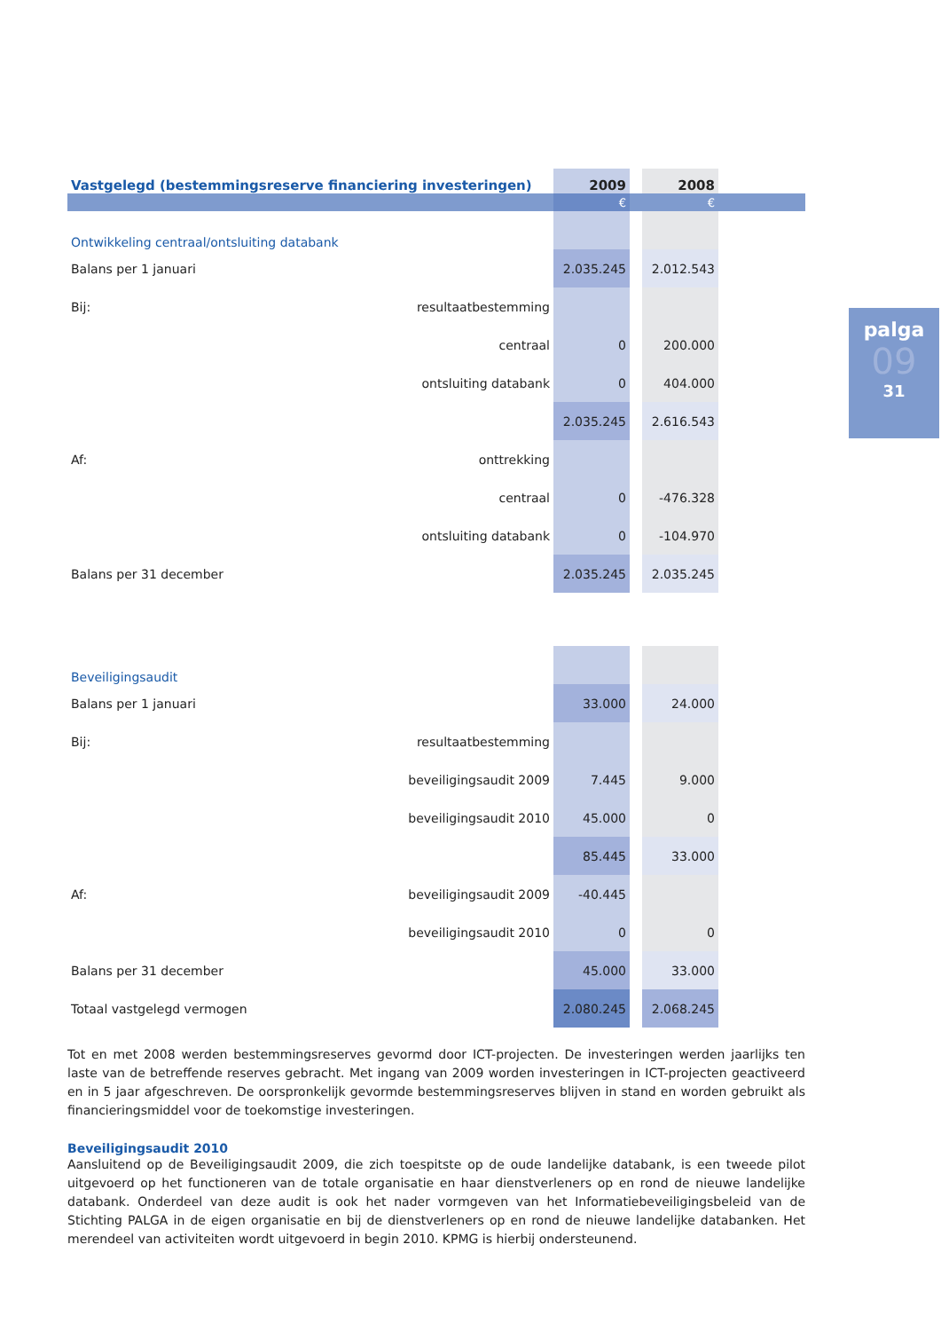palga
09
31
| Vastgelegd (bestemmingsreserve financiering investeringen) | | 2009 | | 2008 | |
| --- | --- | --- | --- | --- | --- |
| | | € | | € | |
| Ontwikkeling centraal/ontsluiting databank | | | | | |
| Balans per 1 januari | | 2.035.245 | | 2.012.543 | |
| Bij: | resultaatbestemming | | | | |
| | centraal | 0 | | 200.000 | |
| | ontsluiting databank | 0 | | 404.000 | |
| | | 2.035.245 | | 2.616.543 | |
| Af: | onttrekking | | | | |
| | centraal | 0 | | -476.328 | |
| | ontsluiting databank | 0 | | -104.970 | |
| Balans per 31 december | | 2.035.245 | | 2.035.245 | |
| Beveiligingsaudit | | | | | |
| Balans per 1 januari | | 33.000 | | 24.000 | |
| Bij: | resultaatbestemming | | | | |
| | beveiligingsaudit 2009 | 7.445 | | 9.000 | |
| | beveiligingsaudit 2010 | 45.000 | | 0 | |
| | | 85.445 | | 33.000 | |
| Af: | beveiligingsaudit 2009 | -40.445 | | | |
| | beveiligingsaudit 2010 | 0 | | 0 | |
| Balans per 31 december | | 45.000 | | 33.000 | |
| Totaal vastgelegd vermogen | | 2.080.245 | | 2.068.245 | |
Tot en met 2008 werden bestemmingsreserves gevormd door ICT-projecten. De investeringen werden jaarlijks ten laste van de betreffende reserves gebracht. Met ingang van 2009 worden investeringen in ICT-projecten geactiveerd en in 5 jaar afgeschreven. De oorspronkelijk gevormde bestemmingsreserves blijven in stand en worden gebruikt als financieringsmiddel voor de toekomstige investeringen.
Beveiligingsaudit 2010
Aansluitend op de Beveiligingsaudit 2009, die zich toespitste op de oude landelijke databank, is een tweede pilot uitgevoerd op het functioneren van de totale organisatie en haar dienstverleners op en rond de nieuwe landelijke databank. Onderdeel van deze audit is ook het nader vormgeven van het Informatiebeveiligingsbeleid van de Stichting PALGA in de eigen organisatie en bij de dienstverleners op en rond de nieuwe landelijke databanken. Het merendeel van activiteiten wordt uitgevoerd in begin 2010. KPMG is hierbij ondersteunend.